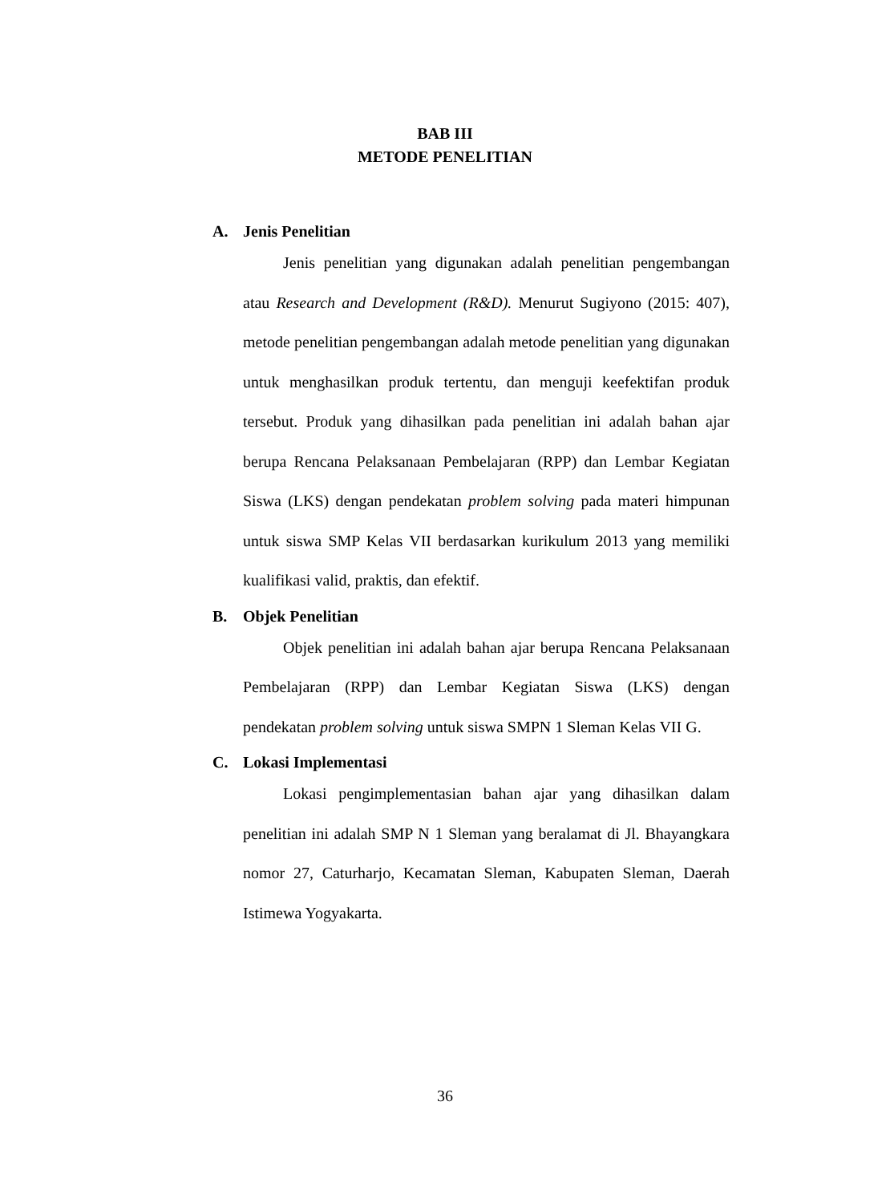BAB III
METODE PENELITIAN
A. Jenis Penelitian
Jenis penelitian yang digunakan adalah penelitian pengembangan atau Research and Development (R&D). Menurut Sugiyono (2015: 407), metode penelitian pengembangan adalah metode penelitian yang digunakan untuk menghasilkan produk tertentu, dan menguji keefektifan produk tersebut. Produk yang dihasilkan pada penelitian ini adalah bahan ajar berupa Rencana Pelaksanaan Pembelajaran (RPP) dan Lembar Kegiatan Siswa (LKS) dengan pendekatan problem solving pada materi himpunan untuk siswa SMP Kelas VII berdasarkan kurikulum 2013 yang memiliki kualifikasi valid, praktis, dan efektif.
B. Objek Penelitian
Objek penelitian ini adalah bahan ajar berupa Rencana Pelaksanaan Pembelajaran (RPP) dan Lembar Kegiatan Siswa (LKS) dengan pendekatan problem solving untuk siswa SMPN 1 Sleman Kelas VII G.
C. Lokasi Implementasi
Lokasi pengimplementasian bahan ajar yang dihasilkan dalam penelitian ini adalah SMP N 1 Sleman yang beralamat di Jl. Bhayangkara nomor 27, Caturharjo, Kecamatan Sleman, Kabupaten Sleman, Daerah Istimewa Yogyakarta.
36